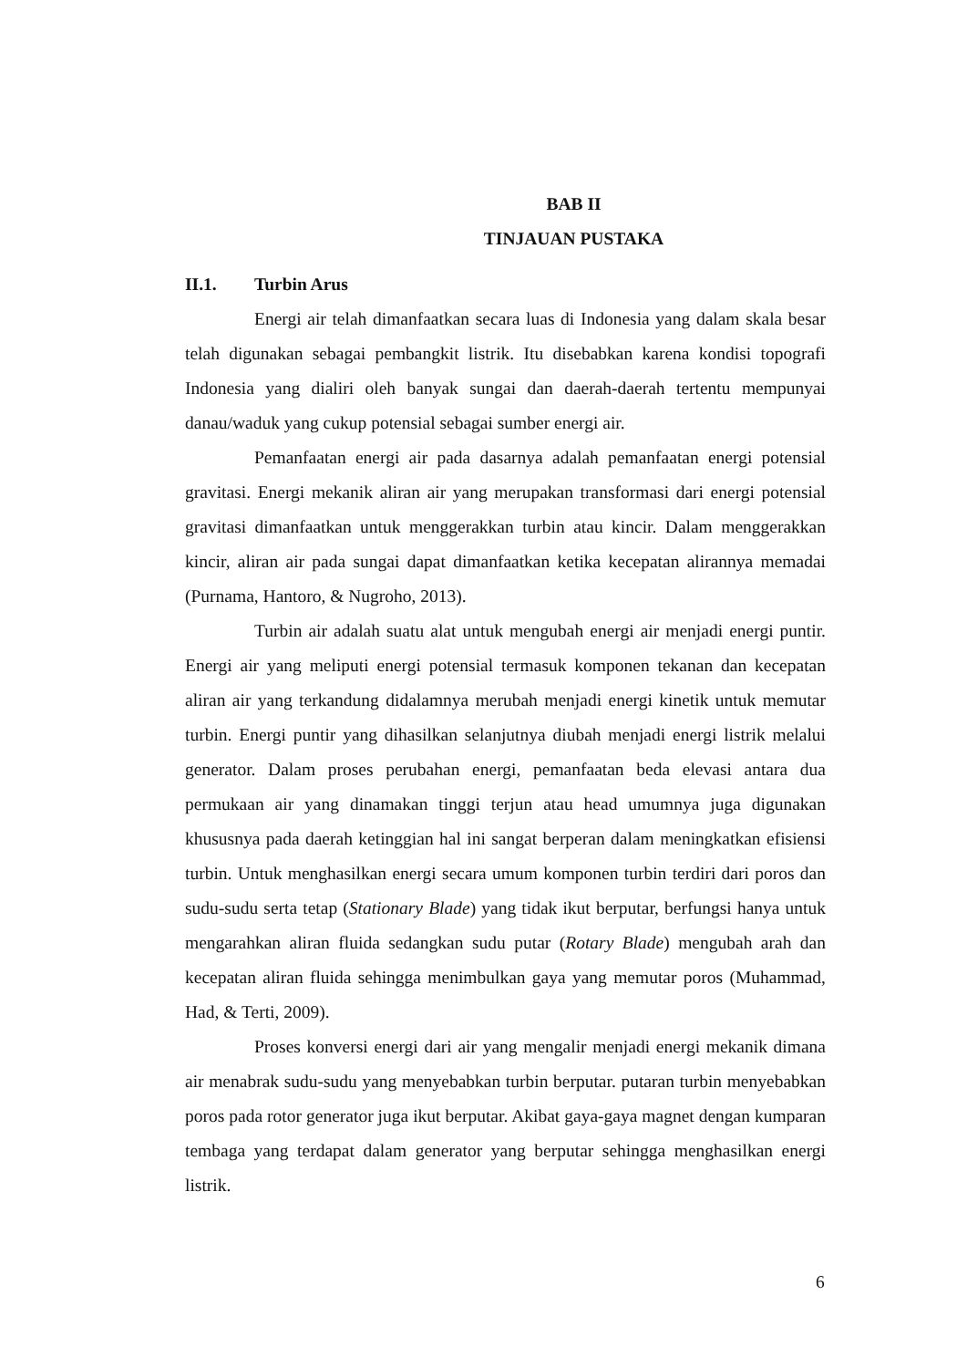BAB II
TINJAUAN PUSTAKA
II.1. Turbin Arus
Energi air telah dimanfaatkan secara luas di Indonesia yang dalam skala besar telah digunakan sebagai pembangkit listrik. Itu disebabkan karena kondisi topografi Indonesia yang dialiri oleh banyak sungai dan daerah-daerah tertentu mempunyai danau/waduk yang cukup potensial sebagai sumber energi air.
Pemanfaatan energi air pada dasarnya adalah pemanfaatan energi potensial gravitasi. Energi mekanik aliran air yang merupakan transformasi dari energi potensial gravitasi dimanfaatkan untuk menggerakkan turbin atau kincir. Dalam menggerakkan kincir, aliran air pada sungai dapat dimanfaatkan ketika kecepatan alirannya memadai (Purnama, Hantoro, & Nugroho, 2013).
Turbin air adalah suatu alat untuk mengubah energi air menjadi energi puntir. Energi air yang meliputi energi potensial termasuk komponen tekanan dan kecepatan aliran air yang terkandung didalamnya merubah menjadi energi kinetik untuk memutar turbin. Energi puntir yang dihasilkan selanjutnya diubah menjadi energi listrik melalui generator. Dalam proses perubahan energi, pemanfaatan beda elevasi antara dua permukaan air yang dinamakan tinggi terjun atau head umumnya juga digunakan khususnya pada daerah ketinggian hal ini sangat berperan dalam meningkatkan efisiensi turbin. Untuk menghasilkan energi secara umum komponen turbin terdiri dari poros dan sudu-sudu serta tetap (Stationary Blade) yang tidak ikut berputar, berfungsi hanya untuk mengarahkan aliran fluida sedangkan sudu putar (Rotary Blade) mengubah arah dan kecepatan aliran fluida sehingga menimbulkan gaya yang memutar poros (Muhammad, Had, & Terti, 2009).
Proses konversi energi dari air yang mengalir menjadi energi mekanik dimana air menabrak sudu-sudu yang menyebabkan turbin berputar. putaran turbin menyebabkan poros pada rotor generator juga ikut berputar. Akibat gaya-gaya magnet dengan kumparan tembaga yang terdapat dalam generator yang berputar sehingga menghasilkan energi listrik.
6